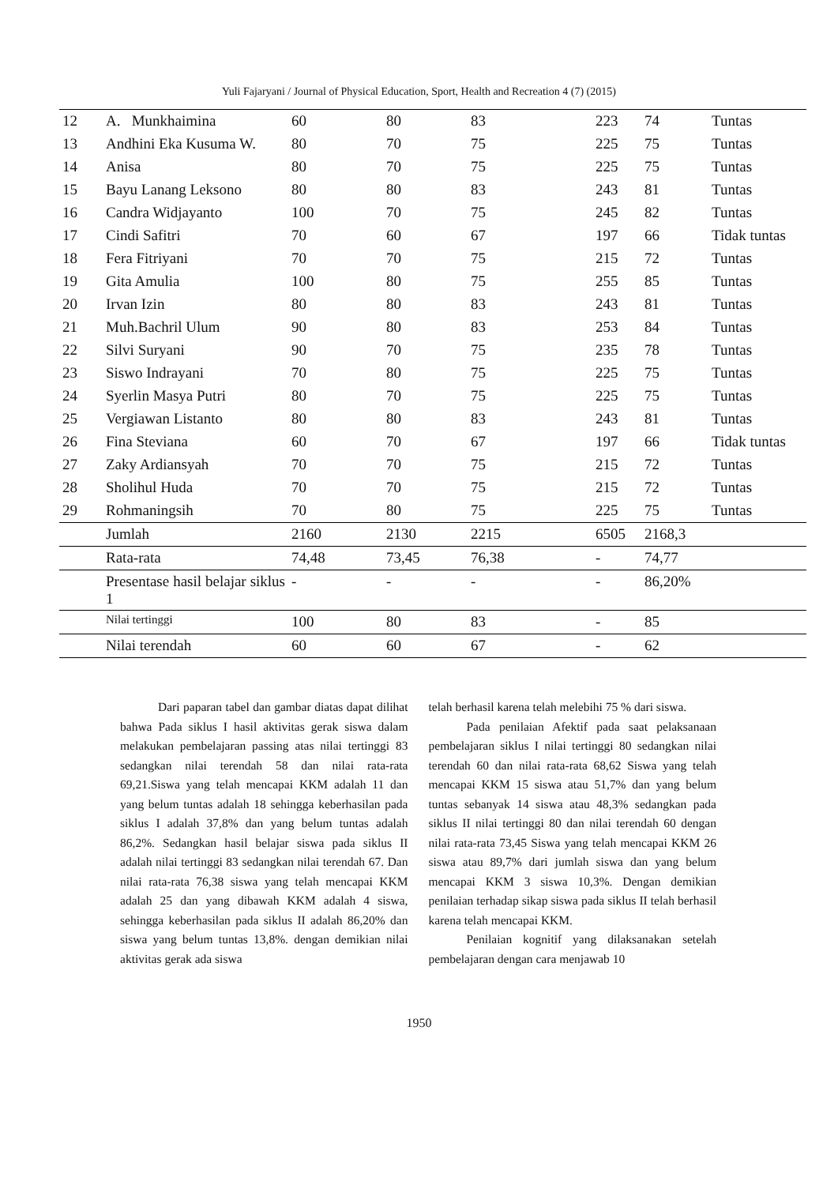Yuli Fajaryani / Journal of Physical Education, Sport, Health and Recreation 4 (7) (2015)
| 12 | A. Munkhaimina | 60 | 80 | 83 | 223 | 74 | Tuntas |
| 13 | Andhini Eka Kusuma W. | 80 | 70 | 75 | 225 | 75 | Tuntas |
| 14 | Anisa | 80 | 70 | 75 | 225 | 75 | Tuntas |
| 15 | Bayu Lanang Leksono | 80 | 80 | 83 | 243 | 81 | Tuntas |
| 16 | Candra Widjayanto | 100 | 70 | 75 | 245 | 82 | Tuntas |
| 17 | Cindi Safitri | 70 | 60 | 67 | 197 | 66 | Tidak tuntas |
| 18 | Fera Fitriyani | 70 | 70 | 75 | 215 | 72 | Tuntas |
| 19 | Gita Amulia | 100 | 80 | 75 | 255 | 85 | Tuntas |
| 20 | Irvan Izin | 80 | 80 | 83 | 243 | 81 | Tuntas |
| 21 | Muh.Bachril Ulum | 90 | 80 | 83 | 253 | 84 | Tuntas |
| 22 | Silvi Suryani | 90 | 70 | 75 | 235 | 78 | Tuntas |
| 23 | Siswo Indrayani | 70 | 80 | 75 | 225 | 75 | Tuntas |
| 24 | Syerlin Masya Putri | 80 | 70 | 75 | 225 | 75 | Tuntas |
| 25 | Vergiawan Listanto | 80 | 80 | 83 | 243 | 81 | Tuntas |
| 26 | Fina Steviana | 60 | 70 | 67 | 197 | 66 | Tidak tuntas |
| 27 | Zaky Ardiansyah | 70 | 70 | 75 | 215 | 72 | Tuntas |
| 28 | Sholihul Huda | 70 | 70 | 75 | 215 | 72 | Tuntas |
| 29 | Rohmaningsih | 70 | 80 | 75 | 225 | 75 | Tuntas |
| | Jumlah | 2160 | 2130 | 2215 | 6505 | 2168,3 | |
| | Rata-rata | 74,48 | 73,45 | 76,38 | - | 74,77 | |
| | Presentase hasil belajar siklus 1 | - | - | - | - | 86,20% | |
| | Nilai tertinggi | 100 | 80 | 83 | - | 85 | |
| | Nilai terendah | 60 | 60 | 67 | - | 62 | |
Dari paparan tabel dan gambar diatas dapat dilihat bahwa Pada siklus I hasil aktivitas gerak siswa dalam melakukan pembelajaran passing atas nilai tertinggi 83 sedangkan nilai terendah 58 dan nilai rata-rata 69,21.Siswa yang telah mencapai KKM adalah 11 dan yang belum tuntas adalah 18 sehingga keberhasilan pada siklus I adalah 37,8% dan yang belum tuntas adalah 86,2%. Sedangkan hasil belajar siswa pada siklus II adalah nilai tertinggi 83 sedangkan nilai terendah 67. Dan nilai rata-rata 76,38 siswa yang telah mencapai KKM adalah 25 dan yang dibawah KKM adalah 4 siswa, sehingga keberhasilan pada siklus II adalah 86,20% dan siswa yang belum tuntas 13,8%. dengan demikian nilai aktivitas gerak ada siswa
telah berhasil karena telah melebihi 75 % dari siswa.
Pada penilaian Afektif pada saat pelaksanaan pembelajaran siklus I nilai tertinggi 80 sedangkan nilai terendah 60 dan nilai rata-rata 68,62 Siswa yang telah mencapai KKM 15 siswa atau 51,7% dan yang belum tuntas sebanyak 14 siswa atau 48,3% sedangkan pada siklus II nilai tertinggi 80 dan nilai terendah 60 dengan nilai rata-rata 73,45 Siswa yang telah mencapai KKM 26 siswa atau 89,7% dari jumlah siswa dan yang belum mencapai KKM 3 siswa 10,3%. Dengan demikian penilaian terhadap sikap siswa pada siklus II telah berhasil karena telah mencapai KKM.
Penilaian kognitif yang dilaksanakan setelah pembelajaran dengan cara menjawab 10
1950